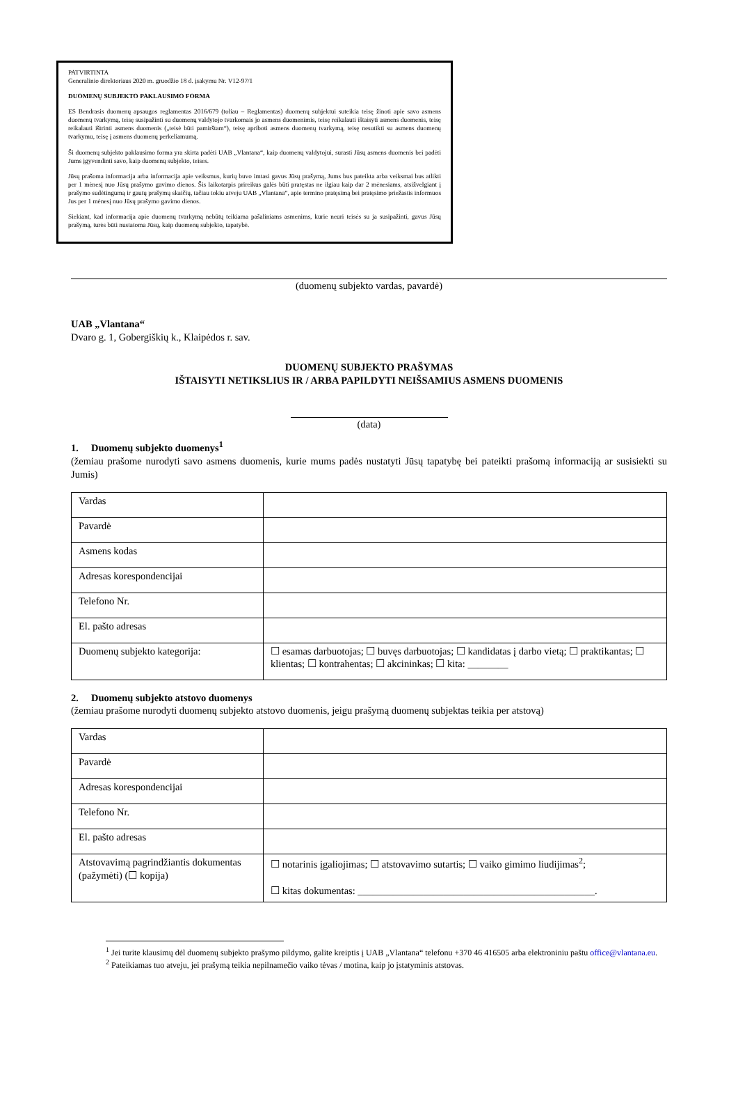PATVIRTINTA
Generalinio direktoriaus 2020 m. gruodžio 18 d. įsakymu Nr. V12-97/1
DUOMENŲ SUBJEKTO PAKLAUSIMO FORMA
ES Bendrasis duomenų apsaugos reglamentas 2016/679 (toliau – Reglamentas) duomenų subjektui suteikia teisę žinoti apie savo asmens duomenų tvarkymą, teisę susipažinti su duomenų valdytojo tvarkomais jo asmens duomenimis, teisę reikalauti ištaisyti asmens duomenis, teisę reikalauti ištrinti asmens duomenis („teisė būti pamirštam“), teisę apriboti asmens duomenų tvarkymą, teisę nesutikti su asmens duomenų tvarkymu, teisę į asmens duomenų perkeliamumą.
Ši duomenų subjekto paklausimo forma yra skirta padėti UAB „Vlantana“, kaip duomenų valdytojui, surasti Jūsų asmens duomenis bei padėti Jums įgyvendinti savo, kaip duomenų subjekto, teises.
Jūsų prašoma informacija arba informacija apie veiksmus, kurių buvo imtasi gavus Jūsų prašymą, Jums bus pateikta arba veiksmai bus atlikti per 1 mėnesį nuo Jūsų prašymo gavimo dienos. Šis laikotarpis prireikus galės būti pratęstas ne ilgiau kaip dar 2 mėnesiams, atsižvelgiant į prašymo sudėtingumą ir gautų prašymų skaičių, tačiau tokiu atveju UAB „Vlantana“, apie termino pratęsimą bei pratęsimo priežastis informuos Jus per 1 mėnesį nuo Jūsų prašymo gavimo dienos.
Siekiant, kad informacija apie duomenų tvarkymą nebūtų teikiama pašaliniams asmenims, kurie neuri teisės su ja susipažinti, gavus Jūsų prašymą, turės būti nustatoma Jūsų, kaip duomenų subjekto, tapatybė.
(duomenų subjekto vardas, pavardė)
UAB „Vlantana“
Dvaro g. 1, Gobergiškių k., Klaipėdos r. sav.
DUOMENŲ SUBJEKTO PRAŠYMAS
IŠTAISYTI NETIKSLIUS IR / ARBA PAPILDYTI NEIŠSAMIUS ASMENS DUOMENIS
(data)
1. Duomenų subjekto duomenys<sup>1</sup>
(žemiau prašome nurodyti savo asmens duomenis, kurie mums padės nustatyti Jūsų tapatybę bei pateikti prašomą informaciją ar susisiekti su Jumis)
| Vardas | |
| Pavardė | |
| Asmens kodas | |
| Adresas korespondencijai | |
| Telefono Nr. | |
| El. pašto adresas | |
| Duomenų subjekto kategorija: | ☐ esamas darbuotojas; ☐ buvęs darbuotojas; ☐ kandidatas į darbo vietą; ☐ praktikantas; ☐ klientas; ☐ kontrahentas; ☐ akcininkas; ☐ kita: ________ |
2. Duomenų subjekto atstovo duomenys
(žemiau prašome nurodyti duomenų subjekto atstovo duomenis, jeigu prašymą duomenų subjektas teikia per atstovą)
| Vardas | |
| Pavardė | |
| Adresas korespondencijai | |
| Telefono Nr. | |
| El. pašto adresas | |
| Atstovavimą pagrindžiantis dokumentas (pažymėti) (☐ kopija) | ☐ notarinis įgaliojimas; ☐ atstovavimo sutartis; ☐ vaiko gimimo liudijimas<sup>2</sup>; ☐ kitas dokumentas: _______________________________________________. |
<sup>1</sup> Jei turite klausimų dėl duomenų subjekto prašymo pildymo, galite kreiptis į UAB „Vlantana“ telefonu +370 46 416505 arba elektroniniu paštu office@vlantana.eu.
<sup>2</sup> Pateikiamas tuo atveju, jei prašymą teikia nepilnamečio vaiko tėvas / motina, kaip jo įstatyminis atstovas.